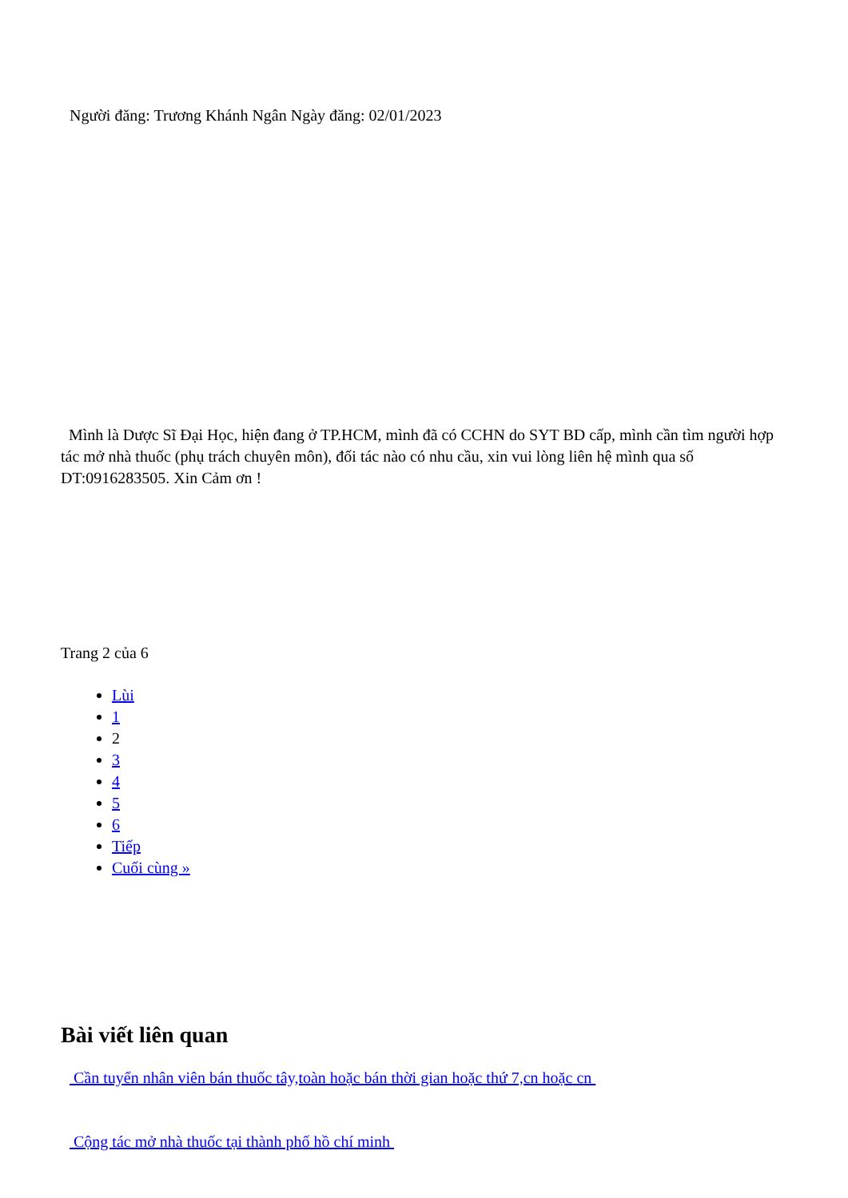Người đăng: Trương Khánh Ngân Ngày đăng: 02/01/2023
Mình là Dược Sĩ Đại Học, hiện đang ở TP.HCM, mình đã có CCHN do SYT BD cấp, mình cần tìm người hợp tác mở nhà thuốc (phụ trách chuyên môn), đối tác nào có nhu cầu, xin vui lòng liên hệ mình qua số DT:0916283505. Xin Cảm ơn !
Trang 2 của 6
Lùi
1
2
3
4
5
6
Tiếp
Cuối cùng »
Bài viết liên quan
Cần tuyển nhân viên bán thuốc tây,toàn hoặc bán thời gian hoặc thứ 7,cn hoặc cn
Cộng tác mở nhà thuốc tại thành phố hồ chí minh